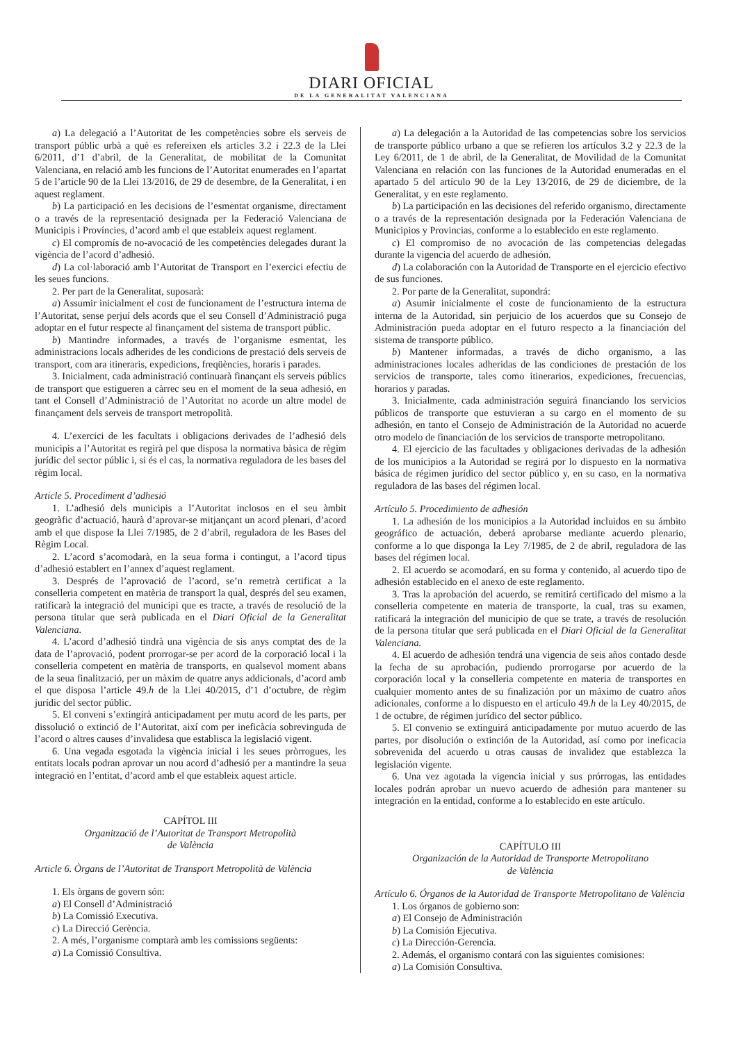DIARI OFICIAL
DE LA GENERALITAT VALENCIANA
a) La delegació a l’Autoritat de les competències sobre els serveis de transport públic urbà a què es refereixen els articles 3.2 i 22.3 de la Llei 6/2011, d’1 d’abril, de la Generalitat, de mobilitat de la Comunitat Valenciana, en relació amb les funcions de l’Autoritat enumerades en l’apartat 5 de l’article 90 de la Llei 13/2016, de 29 de desembre, de la Generalitat, i en aquest reglament.
b) La participació en les decisions de l’esmentat organisme, directament o a través de la representació designada per la Federació Valenciana de Municipis i Províncies, d’acord amb el que estableix aquest reglament.
c) El compromís de no-avocació de les competències delegades durant la vigència de l’acord d’adhesió.
d) La col·laboració amb l’Autoritat de Transport en l’exercici efectiu de les seues funcions.
2. Per part de la Generalitat, suposarà:
a) Assumir inicialment el cost de funcionament de l’estructura interna de l’Autoritat, sense perjuí dels acords que el seu Consell d’Administració puga adoptar en el futur respecte al finançament del sistema de transport públic.
b) Mantindre informades, a través de l’organisme esmentat, les administracions locals adherides de les condicions de prestació dels serveis de transport, com ara itineraris, expedicions, freqüències, horaris i parades.
3. Inicialment, cada administració continuarà finançant els serveis públics de transport que estigueren a càrrec seu en el moment de la seua adhesió, en tant el Consell d’Administració de l’Autoritat no acorde un altre model de finançament dels serveis de transport metropolità.
4. L’exercici de les facultats i obligacions derivades de l’adhesió dels municipis a l’Autoritat es regirà pel que disposa la normativa bàsica de règim jurídic del sector públic i, si és el cas, la normativa reguladora de les bases del règim local.
Article 5. Procediment d’adhesió
1. L’adhesió dels municipis a l’Autoritat inclosos en el seu àmbit geogràfic d’actuació, haurà d’aprovar-se mitjançant un acord plenari, d’acord amb el que dispose la Llei 7/1985, de 2 d’abril, reguladora de les Bases del Règim Local.
2. L’acord s’acomodarà, en la seua forma i contingut, a l’acord tipus d’adhesió establert en l’annex d’aquest reglament.
3. Després de l’aprovació de l’acord, se’n remetrà certificat a la conselleria competent en matèria de transport la qual, després del seu examen, ratificarà la integració del municipi que es tracte, a través de resolució de la persona titular que serà publicada en el Diari Oficial de la Generalitat Valenciana.
4. L’acord d’adhesió tindrà una vigència de sis anys comptat des de la data de l’aprovació, podent prorrogar-se per acord de la corporació local i la conselleria competent en matèria de transports, en qualsevol moment abans de la seua finalització, per un màxim de quatre anys addicionals, d’acord amb el que disposa l’article 49.h de la Llei 40/2015, d’1 d’octubre, de règim jurídic del sector públic.
5. El conveni s’extingirà anticipadament per mutu acord de les parts, per dissolució o extinció de l’Autoritat, així com per ineficàcia sobrevinguda de l’acord o altres causes d’invalidesa que establisca la legislació vigent.
6. Una vegada esgotada la vigència inicial i les seues pròrrogues, les entitats locals podran aprovar un nou acord d’adhesió per a mantindre la seua integració en l’entitat, d’acord amb el que estableix aquest article.
CAPÍTOL III
Organització de l’Autoritat de Transport Metropolità
de València
Article 6. Òrgans de l’Autoritat de Transport Metropolità de València
1. Els òrgans de govern són:
a) El Consell d’Administració
b) La Comissió Executiva.
c) La Direcció Gerència.
2. A més, l’organisme comptarà amb les comissions següents:
a) La Comissió Consultiva.
a) La delegación a la Autoridad de las competencias sobre los servicios de transporte público urbano a que se refieren los artículos 3.2 y 22.3 de la Ley 6/2011, de 1 de abril, de la Generalitat, de Movilidad de la Comunitat Valenciana en relación con las funciones de la Autoridad enumeradas en el apartado 5 del artículo 90 de la Ley 13/2016, de 29 de diciembre, de la Generalitat, y en este reglamento.
b) La participación en las decisiones del referido organismo, directamente o a través de la representación designada por la Federación Valenciana de Municipios y Provincias, conforme a lo establecido en este reglamento.
c) El compromiso de no avocación de las competencias delegadas durante la vigencia del acuerdo de adhesión.
d) La colaboración con la Autoridad de Transporte en el ejercicio efectivo de sus funciones.
2. Por parte de la Generalitat, supondrá:
a) Asumir inicialmente el coste de funcionamiento de la estructura interna de la Autoridad, sin perjuicio de los acuerdos que su Consejo de Administración pueda adoptar en el futuro respecto a la financiación del sistema de transporte público.
b) Mantener informadas, a través de dicho organismo, a las administraciones locales adheridas de las condiciones de prestación de los servicios de transporte, tales como itinerarios, expediciones, frecuencias, horarios y paradas.
3. Inicialmente, cada administración seguirá financiando los servicios públicos de transporte que estuvieran a su cargo en el momento de su adhesión, en tanto el Consejo de Administración de la Autoridad no acuerde otro modelo de financiación de los servicios de transporte metropolitano.
4. El ejercicio de las facultades y obligaciones derivadas de la adhesión de los municipios a la Autoridad se regirá por lo dispuesto en la normativa básica de régimen jurídico del sector público y, en su caso, en la normativa reguladora de las bases del régimen local.
Artículo 5. Procedimiento de adhesión
1. La adhesión de los municipios a la Autoridad incluidos en su ámbito geográfico de actuación, deberá aprobarse mediante acuerdo plenario, conforme a lo que disponga la Ley 7/1985, de 2 de abril, reguladora de las bases del régimen local.
2. El acuerdo se acomodará, en su forma y contenido, al acuerdo tipo de adhesión establecido en el anexo de este reglamento.
3. Tras la aprobación del acuerdo, se remitirá certificado del mismo a la conselleria competente en materia de transporte, la cual, tras su examen, ratificará la integración del municipio de que se trate, a través de resolución de la persona titular que será publicada en el Diari Oficial de la Generalitat Valenciana.
4. El acuerdo de adhesión tendrá una vigencia de seis años contado desde la fecha de su aprobación, pudiendo prorrogarse por acuerdo de la corporación local y la conselleria competente en materia de transportes en cualquier momento antes de su finalización por un máximo de cuatro años adicionales, conforme a lo dispuesto en el artículo 49.h de la Ley 40/2015, de 1 de octubre, de régimen jurídico del sector público.
5. El convenio se extinguirá anticipadamente por mutuo acuerdo de las partes, por disolución o extinción de la Autoridad, así como por ineficacia sobrevenida del acuerdo u otras causas de invalidez que establezca la legislación vigente.
6. Una vez agotada la vigencia inicial y sus prórrogas, las entidades locales podrán aprobar un nuevo acuerdo de adhesión para mantener su integración en la entidad, conforme a lo establecido en este artículo.
CAPÍTULO III
Organización de la Autoridad de Transporte Metropolitano
de València
Artículo 6. Órganos de la Autoridad de Transporte Metropolitano de València
1. Los órganos de gobierno son:
a) El Consejo de Administración
b) La Comisión Ejecutiva.
c) La Dirección-Gerencia.
2. Además, el organismo contará con las siguientes comisiones:
a) La Comisión Consultiva.